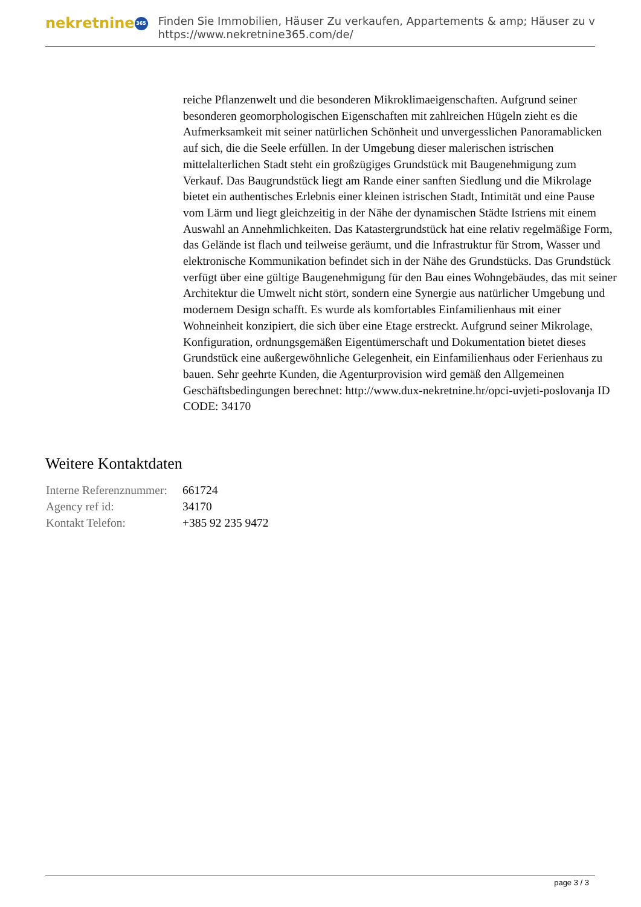nekretnine 365
Finden Sie Immobilien, Häuser Zu verkaufen, Appartements & amp; Häuser zu v
https://www.nekretnine365.com/de/
reiche Pflanzenwelt und die besonderen Mikroklimaeigenschaften. Aufgrund seiner besonderen geomorphologischen Eigenschaften mit zahlreichen Hügeln zieht es die Aufmerksamkeit mit seiner natürlichen Schönheit und unvergesslichen Panoramablicken auf sich, die die Seele erfüllen. In der Umgebung dieser malerischen istrischen mittelalterlichen Stadt steht ein großzügiges Grundstück mit Baugenehmigung zum Verkauf. Das Baugrundstück liegt am Rande einer sanften Siedlung und die Mikrolage bietet ein authentisches Erlebnis einer kleinen istrischen Stadt, Intimität und eine Pause vom Lärm und liegt gleichzeitig in der Nähe der dynamischen Städte Istriens mit einem Auswahl an Annehmlichkeiten. Das Katastergrundstück hat eine relativ regelmäßige Form, das Gelände ist flach und teilweise geräumt, und die Infrastruktur für Strom, Wasser und elektronische Kommunikation befindet sich in der Nähe des Grundstücks. Das Grundstück verfügt über eine gültige Baugenehmigung für den Bau eines Wohngebäudes, das mit seiner Architektur die Umwelt nicht stört, sondern eine Synergie aus natürlicher Umgebung und modernem Design schafft. Es wurde als komfortables Einfamilienhaus mit einer Wohneinheit konzipiert, die sich über eine Etage erstreckt. Aufgrund seiner Mikrolage, Konfiguration, ordnungsgemäßen Eigentümerschaft und Dokumentation bietet dieses Grundstück eine außergewöhnliche Gelegenheit, ein Einfamilienhaus oder Ferienhaus zu bauen. Sehr geehrte Kunden, die Agenturprovision wird gemäß den Allgemeinen Geschäftsbedingungen berechnet: http://www.dux-nekretnine.hr/opci-uvjeti-poslovanja ID CODE: 34170
Weitere Kontaktdaten
| Interne Referenznummer: | 661724 |
| Agency ref id: | 34170 |
| Kontakt Telefon: | +385 92 235 9472 |
page 3 / 3